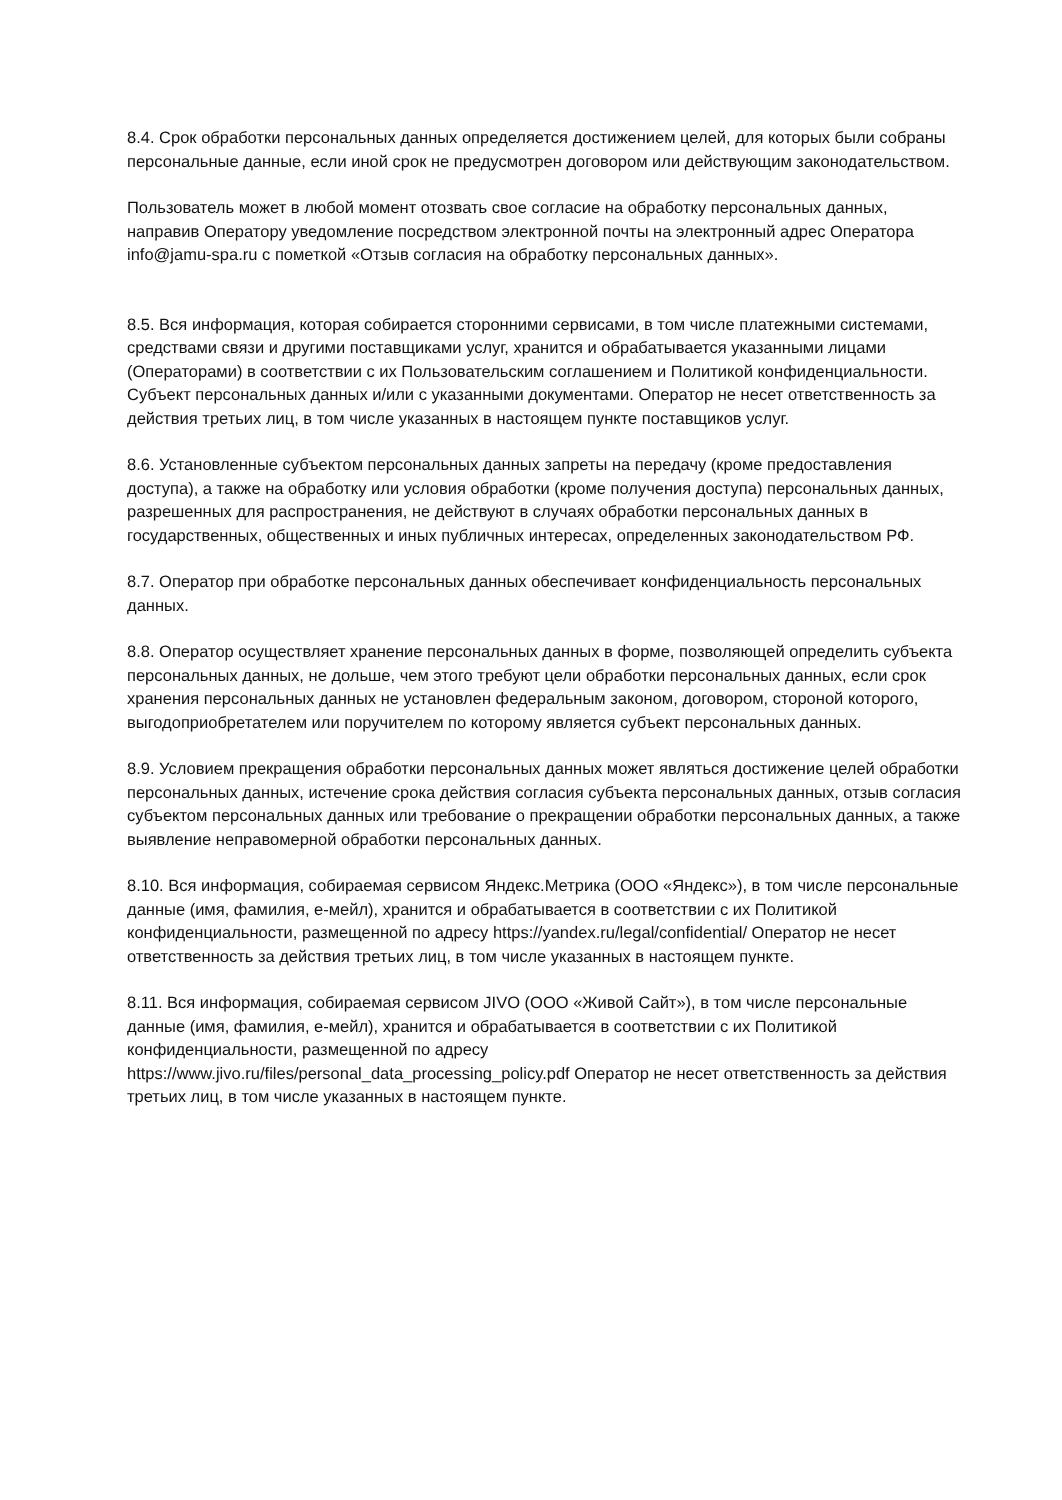8.4. Срок обработки персональных данных определяется достижением целей, для которых были собраны персональные данные, если иной срок не предусмотрен договором или действующим законодательством.
Пользователь может в любой момент отозвать свое согласие на обработку персональных данных, направив Оператору уведомление посредством электронной почты на электронный адрес Оператора info@jamu-spa.ru с пометкой «Отзыв согласия на обработку персональных данных».
8.5. Вся информация, которая собирается сторонними сервисами, в том числе платежными системами, средствами связи и другими поставщиками услуг, хранится и обрабатывается указанными лицами (Операторами) в соответствии с их Пользовательским соглашением и Политикой конфиденциальности. Субъект персональных данных и/или с указанными документами. Оператор не несет ответственность за действия третьих лиц, в том числе указанных в настоящем пункте поставщиков услуг.
8.6. Установленные субъектом персональных данных запреты на передачу (кроме предоставления доступа), а также на обработку или условия обработки (кроме получения доступа) персональных данных, разрешенных для распространения, не действуют в случаях обработки персональных данных в государственных, общественных и иных публичных интересах, определенных законодательством РФ.
8.7. Оператор при обработке персональных данных обеспечивает конфиденциальность персональных данных.
8.8. Оператор осуществляет хранение персональных данных в форме, позволяющей определить субъекта персональных данных, не дольше, чем этого требуют цели обработки персональных данных, если срок хранения персональных данных не установлен федеральным законом, договором, стороной которого, выгодоприобретателем или поручителем по которому является субъект персональных данных.
8.9. Условием прекращения обработки персональных данных может являться достижение целей обработки персональных данных, истечение срока действия согласия субъекта персональных данных, отзыв согласия субъектом персональных данных или требование о прекращении обработки персональных данных, а также выявление неправомерной обработки персональных данных.
8.10. Вся информация, собираемая сервисом Яндекс.Метрика (ООО «Яндекс»), в том числе персональные данные (имя, фамилия, е-мейл), хранится и обрабатывается в соответствии с их Политикой конфиденциальности, размещенной по адресу https://yandex.ru/legal/confidential/ Оператор не несет ответственность за действия третьих лиц, в том числе указанных в настоящем пункте.
8.11. Вся информация, собираемая сервисом JIVO (ООО «Живой Сайт»), в том числе персональные данные (имя, фамилия, е-мейл), хранится и обрабатывается в соответствии с их Политикой конфиденциальности, размещенной по адресу
https://www.jivo.ru/files/personal_data_processing_policy.pdf Оператор не несет ответственность за действия третьих лиц, в том числе указанных в настоящем пункте.